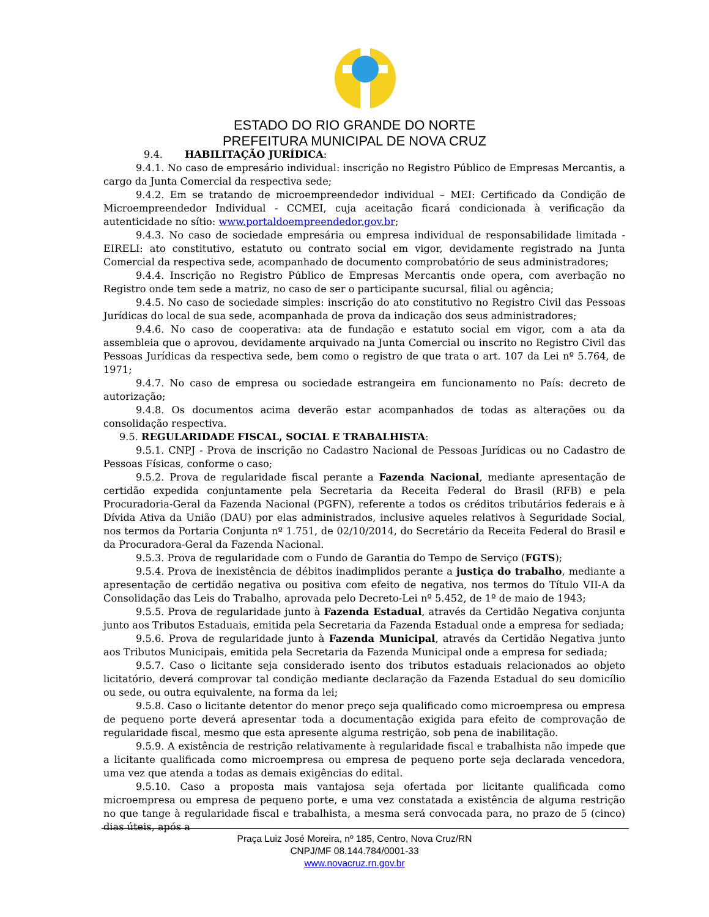ESTADO DO RIO GRANDE DO NORTE
PREFEITURA MUNICIPAL DE NOVA CRUZ
9.4. HABILITAÇÃO JURÍDICA:
9.4.1. No caso de empresário individual: inscrição no Registro Público de Empresas Mercantis, a cargo da Junta Comercial da respectiva sede;
9.4.2. Em se tratando de microempreendedor individual – MEI: Certificado da Condição de Microempreendedor Individual - CCMEI, cuja aceitação ficará condicionada à verificação da autenticidade no sítio: www.portaldoempreendedor.gov.br;
9.4.3. No caso de sociedade empresária ou empresa individual de responsabilidade limitada - EIRELI: ato constitutivo, estatuto ou contrato social em vigor, devidamente registrado na Junta Comercial da respectiva sede, acompanhado de documento comprobatório de seus administradores;
9.4.4. Inscrição no Registro Público de Empresas Mercantis onde opera, com averbação no Registro onde tem sede a matriz, no caso de ser o participante sucursal, filial ou agência;
9.4.5. No caso de sociedade simples: inscrição do ato constitutivo no Registro Civil das Pessoas Jurídicas do local de sua sede, acompanhada de prova da indicação dos seus administradores;
9.4.6. No caso de cooperativa: ata de fundação e estatuto social em vigor, com a ata da assembleia que o aprovou, devidamente arquivado na Junta Comercial ou inscrito no Registro Civil das Pessoas Jurídicas da respectiva sede, bem como o registro de que trata o art. 107 da Lei nº 5.764, de 1971;
9.4.7. No caso de empresa ou sociedade estrangeira em funcionamento no País: decreto de autorização;
9.4.8. Os documentos acima deverão estar acompanhados de todas as alterações ou da consolidação respectiva.
9.5. REGULARIDADE FISCAL, SOCIAL E TRABALHISTA:
9.5.1. CNPJ - Prova de inscrição no Cadastro Nacional de Pessoas Jurídicas ou no Cadastro de Pessoas Físicas, conforme o caso;
9.5.2. Prova de regularidade fiscal perante a Fazenda Nacional, mediante apresentação de certidão expedida conjuntamente pela Secretaria da Receita Federal do Brasil (RFB) e pela Procuradoria-Geral da Fazenda Nacional (PGFN), referente a todos os créditos tributários federais e à Dívida Ativa da União (DAU) por elas administrados, inclusive aqueles relativos à Seguridade Social, nos termos da Portaria Conjunta nº 1.751, de 02/10/2014, do Secretário da Receita Federal do Brasil e da Procuradora-Geral da Fazenda Nacional.
9.5.3. Prova de regularidade com o Fundo de Garantia do Tempo de Serviço (FGTS);
9.5.4. Prova de inexistência de débitos inadimplidos perante a justiça do trabalho, mediante a apresentação de certidão negativa ou positiva com efeito de negativa, nos termos do Título VII-A da Consolidação das Leis do Trabalho, aprovada pelo Decreto-Lei nº 5.452, de 1º de maio de 1943;
9.5.5. Prova de regularidade junto à Fazenda Estadual, através da Certidão Negativa conjunta junto aos Tributos Estaduais, emitida pela Secretaria da Fazenda Estadual onde a empresa for sediada;
9.5.6. Prova de regularidade junto à Fazenda Municipal, através da Certidão Negativa junto aos Tributos Municipais, emitida pela Secretaria da Fazenda Municipal onde a empresa for sediada;
9.5.7. Caso o licitante seja considerado isento dos tributos estaduais relacionados ao objeto licitatório, deverá comprovar tal condição mediante declaração da Fazenda Estadual do seu domicílio ou sede, ou outra equivalente, na forma da lei;
9.5.8. Caso o licitante detentor do menor preço seja qualificado como microempresa ou empresa de pequeno porte deverá apresentar toda a documentação exigida para efeito de comprovação de regularidade fiscal, mesmo que esta apresente alguma restrição, sob pena de inabilitação.
9.5.9. A existência de restrição relativamente à regularidade fiscal e trabalhista não impede que a licitante qualificada como microempresa ou empresa de pequeno porte seja declarada vencedora, uma vez que atenda a todas as demais exigências do edital.
9.5.10. Caso a proposta mais vantajosa seja ofertada por licitante qualificada como microempresa ou empresa de pequeno porte, e uma vez constatada a existência de alguma restrição no que tange à regularidade fiscal e trabalhista, a mesma será convocada para, no prazo de 5 (cinco) dias úteis, após a
Praça Luiz José Moreira, nº 185, Centro, Nova Cruz/RN
CNPJ/MF 08.144.784/0001-33
www.novacruz.rn.gov.br